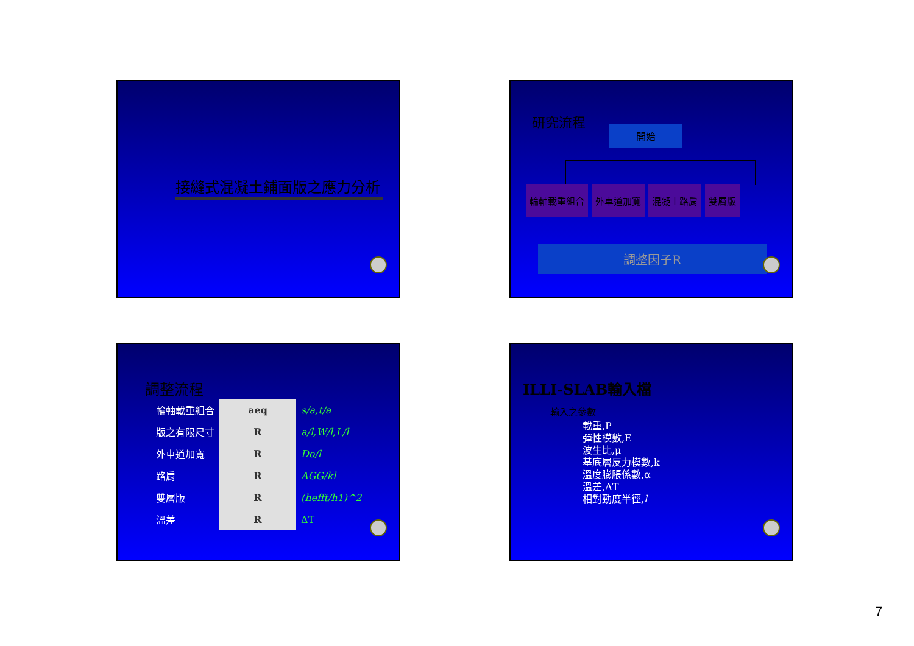接縫式混凝土鋪面版之應力分析
研究流程
開始
輪軸載重組合 外車道加寬 混凝土路肩 雙層版
調整因子R
調整流程
| 輪軸載重組合 | aeq | s/a,t/a |
| 版之有限尺寸 | R | a/l,W/l,L/l |
| 外車道加寬 | R | Do/l |
| 路肩 | R | AGG/kl |
| 雙層版 | R | (hefft/h1)^2 |
| 溫差 | R | ΔT |
ILLI-SLAB輸入檔
輸入之參數
載重,P
彈性模數,E
波生比,μ
基底層反力模數,k
溫度膨脹係數,α
溫差,ΔT
相對勁度半徑,l
7